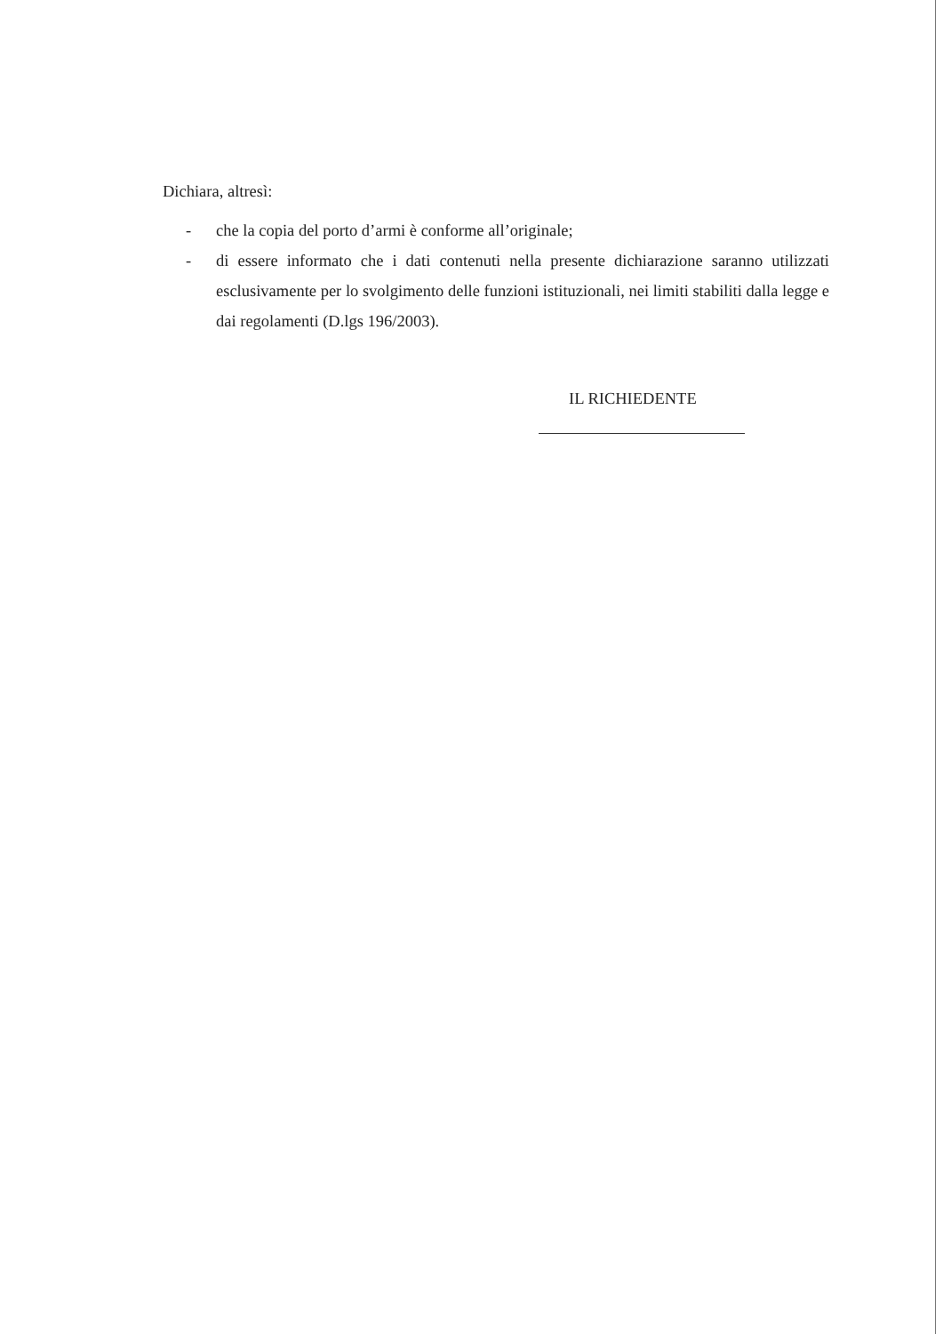Dichiara, altresì:
- che la copia del porto d’armi è conforme all’originale;
- di essere informato che i dati contenuti nella presente dichiarazione saranno utilizzati esclusivamente per lo svolgimento delle funzioni istituzionali, nei limiti stabiliti dalla legge e dai regolamenti (D.lgs 196/2003).
IL RICHIEDENTE